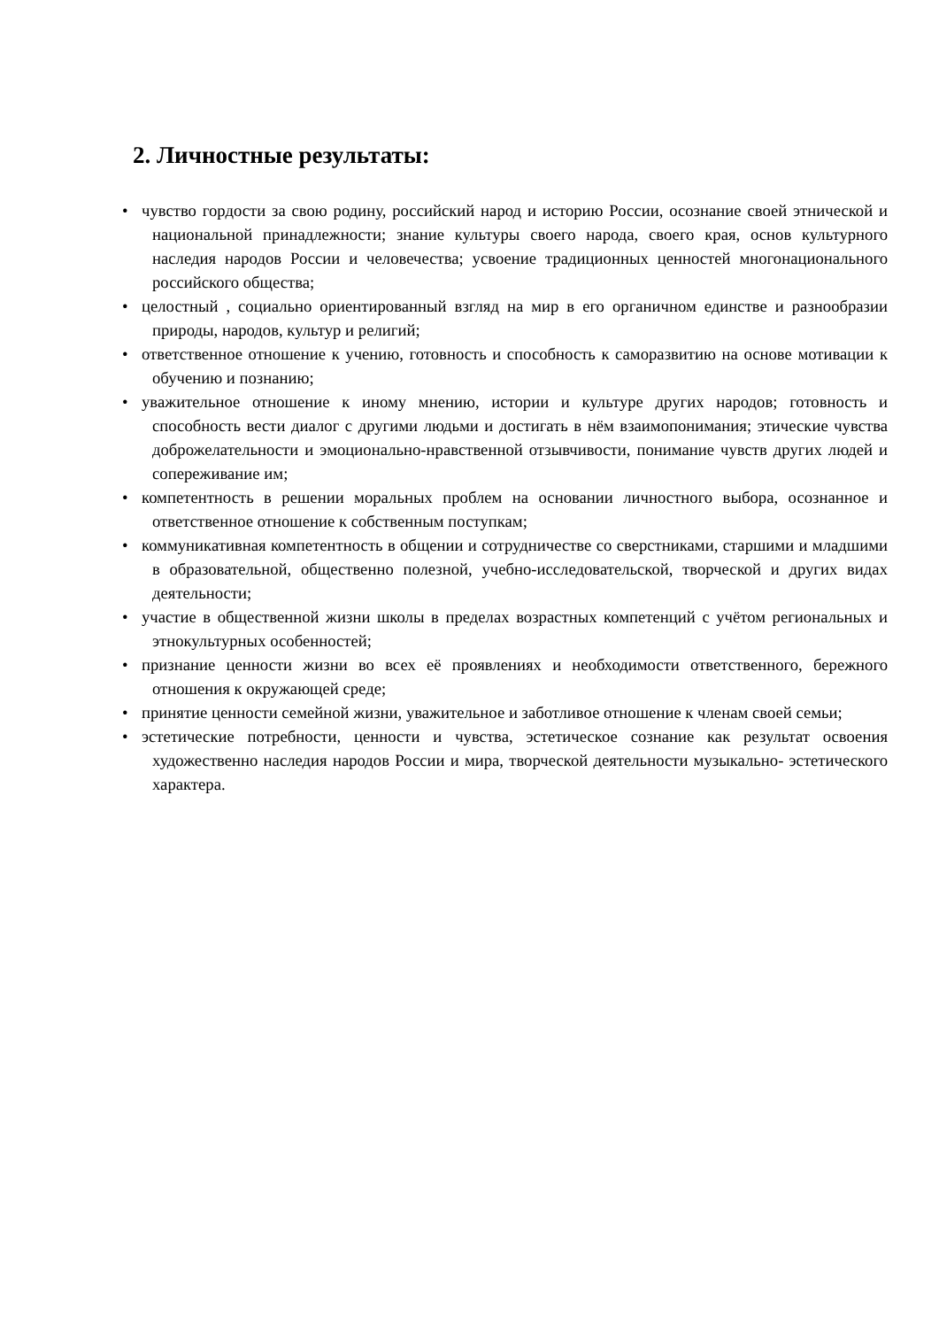2. Личностные результаты:
• чувство гордости за свою родину, российский народ и историю России, осознание своей этнической и национальной принадлежности; знание культуры своего народа, своего края, основ культурного наследия народов России и человечества; усвоение традиционных ценностей многонационального российского общества;
• целостный , социально ориентированный взгляд на мир в его органичном единстве и разнообразии природы, народов, культур и религий;
• ответственное отношение к учению, готовность и способность к саморазвитию на основе мотивации к обучению и познанию;
• уважительное отношение к иному мнению, истории и культуре других народов; готовность и способность вести диалог с другими людьми и достигать в нём взаимопонимания; этические чувства доброжелательности и эмоционально-нравственной отзывчивости, понимание чувств других людей и сопереживание им;
• компетентность в решении моральных проблем на основании личностного выбора, осознанное и ответственное отношение к собственным поступкам;
• коммуникативная компетентность в общении и сотрудничестве со сверстниками, старшими и младшими в образовательной, общественно полезной, учебно-исследовательской, творческой и других видах деятельности;
• участие в общественной жизни школы в пределах возрастных компетенций с учётом региональных и этнокультурных особенностей;
• признание ценности жизни во всех её проявлениях и необходимости ответственного, бережного отношения к окружающей среде;
• принятие ценности семейной жизни, уважительное и заботливое отношение к членам своей семьи;
• эстетические потребности, ценности и чувства, эстетическое сознание как результат освоения художественно наследия народов России и мира, творческой деятельности музыкально- эстетического характера.